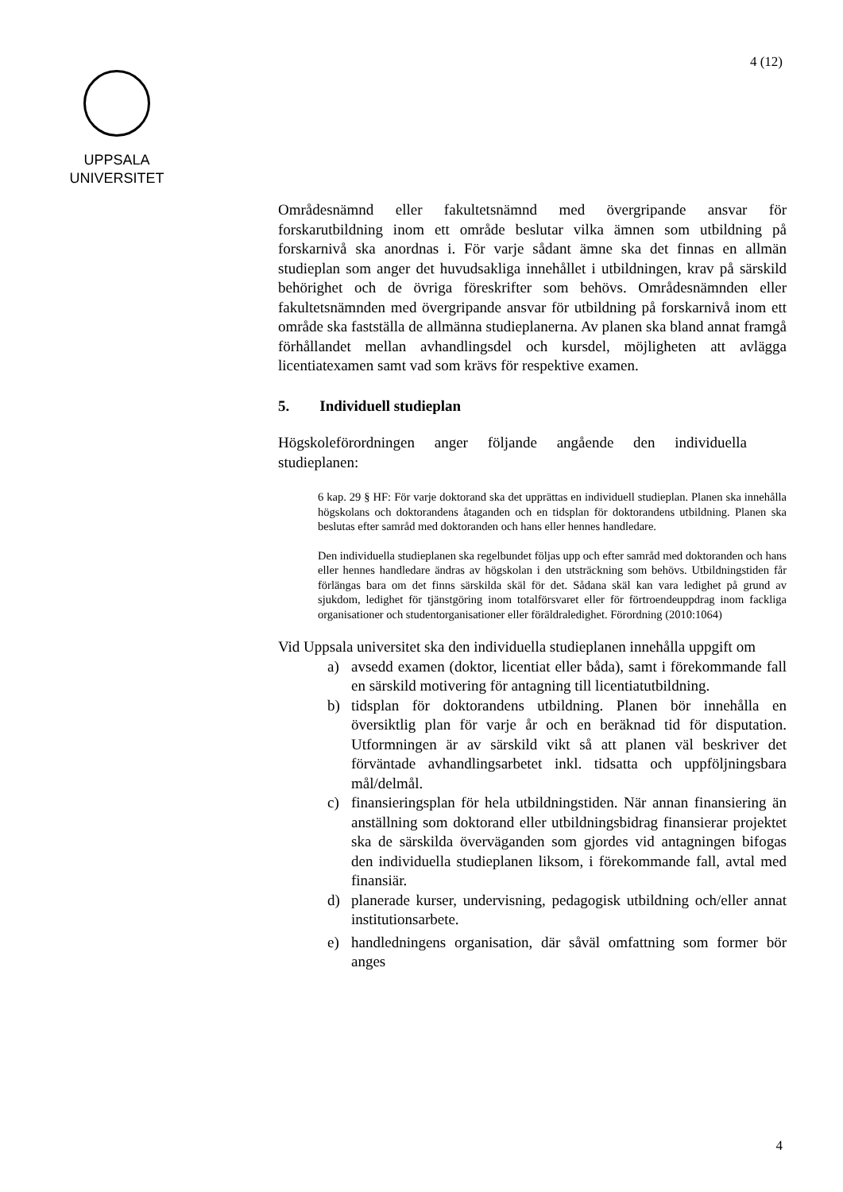4 (12)
UPPSALA
UNIVERSITET
Områdesnämnd eller fakultetsnämnd med övergripande ansvar för forskarutbildning inom ett område beslutar vilka ämnen som utbildning på forskarnivå ska anordnas i. För varje sådant ämne ska det finnas en allmän studieplan som anger det huvudsakliga innehållet i utbildningen, krav på särskild behörighet och de övriga föreskrifter som behövs. Områdesnämnden eller fakultetsnämnden med övergripande ansvar för utbildning på forskarnivå inom ett område ska fastställa de allmänna studieplanerna. Av planen ska bland annat framgå förhållandet mellan avhandlingsdel och kursdel, möjligheten att avlägga licentiatexamen samt vad som krävs för respektive examen.
5. Individuell studieplan
Högskoleförordningen anger följande angående den individuella studieplanen:
6 kap. 29 § HF: För varje doktorand ska det upprättas en individuell studieplan. Planen ska innehålla högskolans och doktorandens åtaganden och en tidsplan för doktorandens utbildning. Planen ska beslutas efter samråd med doktoranden och hans eller hennes handledare.
Den individuella studieplanen ska regelbundet följas upp och efter samråd med doktoranden och hans eller hennes handledare ändras av högskolan i den utsträckning som behövs. Utbildningstiden får förlängas bara om det finns särskilda skäl för det. Sådana skäl kan vara ledighet på grund av sjukdom, ledighet för tjänstgöring inom totalförsvaret eller för förtroendeuppdrag inom fackliga organisationer och studentorganisationer eller föräldraledighet. Förordning (2010:1064)
Vid Uppsala universitet ska den individuella studieplanen innehålla uppgift om
a) avsedd examen (doktor, licentiat eller båda), samt i förekommande fall en särskild motivering för antagning till licentiatutbildning.
b) tidsplan för doktorandens utbildning. Planen bör innehålla en översiktlig plan för varje år och en beräknad tid för disputation. Utformningen är av särskild vikt så att planen väl beskriver det förväntade avhandlingsarbetet inkl. tidsatta och uppföljningsbara mål/delmål.
c) finansieringsplan för hela utbildningstiden. När annan finansiering än anställning som doktorand eller utbildningsbidrag finansierar projektet ska de särskilda överväganden som gjordes vid antagningen bifogas den individuella studieplanen liksom, i förekommande fall, avtal med finansiär.
d) planerade kurser, undervisning, pedagogisk utbildning och/eller annat institutionsarbete.
e) handledningens organisation, där såväl omfattning som former bör anges
4